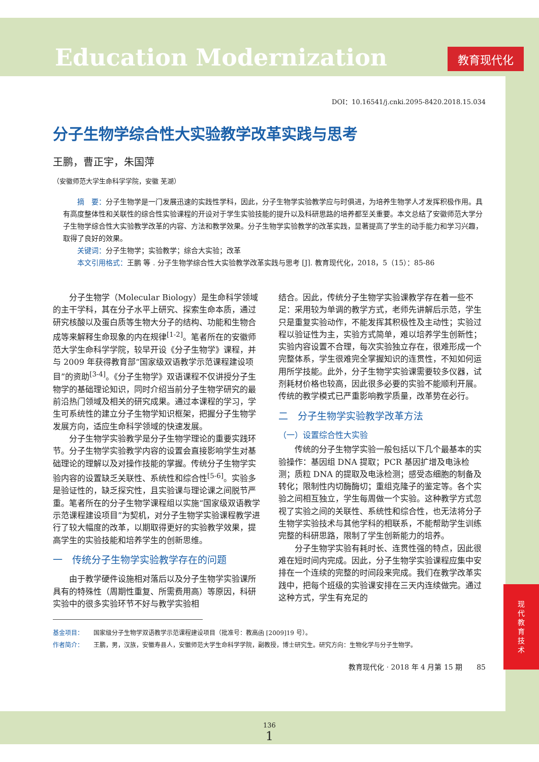Education Modernization
教育现代化
DOI：10.16541/j.cnki.2095-8420.2018.15.034
分子生物学综合性大实验教学改革实践与思考
王鹏，曹正宇，朱国萍
（安徽师范大学生命科学学院，安徽 芜湖）
摘　要：分子生物学是一门发展迅速的实践性学科，因此，分子生物学实验教学应与时俱进，为培养生物学人才发挥积极作用。具有高度整体性和关联性的综合性实验课程的开设对于学生实验技能的提升以及科研思路的培养都至关重要。本文总结了安徽师范大学分子生物学综合性大实验教学改革的内容、方法和教学效果。分子生物学实验教学的改革实践，显著提高了学生的动手能力和学习兴趣，取得了良好的效果。
关键词：分子生物学；实验教学；综合大实验；改革
本文引用格式：王鹏 等 . 分子生物学综合性大实验教学改革实践与思考 [J]. 教育现代化，2018，5（15）：85-86
分子生物学（Molecular Biology）是生命科学领域的主干学科，其在分子水平上研究、探索生命本质，通过研究核酸以及蛋白质等生物大分子的结构、功能和生物合成等来解释生命现象的内在规律<sup>[1-2]</sup>。笔者所在的安徽师范大学生命科学学院，较早开设《分子生物学》课程，并与 2009 年获得教育部“国家级双语教学示范课程建设项目”的资助<sup>[3-4]</sup>。《分子生物学》双语课程不仅讲授分子生物学的基础理论知识，同时介绍当前分子生物学研究的最前沿热门领域及相关的研究成果。通过本课程的学习，学生可系统性的建立分子生物学知识框架，把握分子生物学发展方向，适应生命科学领域的快速发展。
分子生物学实验教学是分子生物学理论的重要实践环节。分子生物学实验教学内容的设置会直接影响学生对基础理论的理解以及对操作技能的掌握。传统分子生物学实验内容的设置缺乏关联性、系统性和综合性<sup>[5-6]</sup>。实验多是验证性的，缺乏探究性，且实验课与理论课之间脱节严重。笔者所在的分子生物学课程组以实施“国家级双语教学示范课程建设项目”为契机，对分子生物学实验课程教学进行了较大幅度的改革，以期取得更好的实验教学效果，提高学生的实验技能和培养学生的创新思维。
一　传统分子生物学实验教学存在的问题
由于教学硬件设施相对落后以及分子生物学实验课所具有的特殊性（周期性重复、所需费用高）等原因，科研实验中的很多实验环节不好与教学实验相
结合。因此，传统分子生物学实验课教学存在着一些不足：采用较为单调的教学方式，老师先讲解后示范，学生只是重复实验动作，不能发挥其积极性及主动性；实验过程以验证性为主，实验方式简单，难以培养学生创新性；实验内容设置不合理，每次实验独立存在，很难形成一个完整体系，学生很难完全掌握知识的连贯性，不知如何运用所学技能。此外，分子生物学实验课需要较多仪器，试剂耗材价格也较高，因此很多必要的实验不能顺利开展。传统的教学模式已严重影响教学质量，改革势在必行。
二　分子生物学实验教学改革方法
（一）设置综合性大实验
传统的分子生物学实验一般包括以下几个最基本的实验操作：基因组 DNA 提取；PCR 基因扩增及电泳检测；质粒 DNA 的提取及电泳检测；感受态细胞的制备及转化；限制性内切酶酶切；重组克隆子的鉴定等。各个实验之间相互独立，学生每周做一个实验。这种教学方式忽视了实验之间的关联性、系统性和综合性，也无法将分子生物学实验技术与其他学科的相联系，不能帮助学生训练完整的科研思路，限制了学生创新能力的培养。
分子生物学实验有耗时长、连贯性强的特点，因此很难在短时间内完成。因此，分子生物学实验课程应集中安排在一个连续的完整的时间段来完成。我们在教学改革实践中，把每个班级的实验课安排在三天内连续做完。通过这种方式，学生有充足的
基金项目： 国家级分子生物学双语教学示范课程建设项目（批准号：教高函 [2009]19 号）。
作者简介： 王鹏，男，汉族，安徽寿县人，安徽师范大学生命科学学院，副教授，博士研究生。研究方向：生物化学与分子生物学。
教育现代化 · 2018 年 4 月第 15 期　　85
现
代
教
育
技
术
136
1